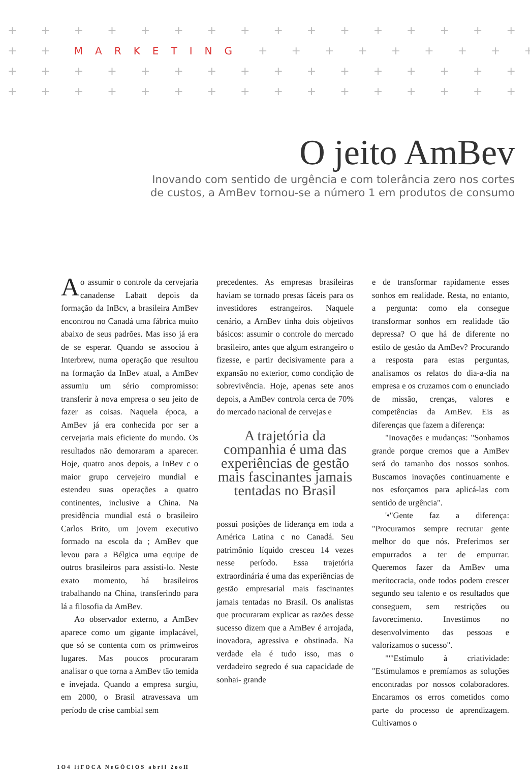+ + + + + + + + + + + + + + + + + + + + + + + + +
+ + MARKETING + + + + + + + + + + + + + +
+ + + + + + + + + + + + + + + + + + + + + + + + +
+ + + + + + + + + + + + + + + + + + + + + + + + +
O jeito AmBev
Inovando com sentido de urgência e com tolerância zero nos cortes
de custos, a AmBev tornou-se a número 1 em produtos de consumo
Ao assumir o controle da cervejaria canadense Labatt depois da formação da InBcv, a brasileira AmBev encontrou no Canadá uma fábrica muito abaixo de seus padrões. Mas isso já era de se esperar. Quando se associou à Interbrew, numa operação que resultou na formação da InBev atual, a AmBev assumiu um sério compromisso: transferir à nova empresa o seu jeito de fazer as coisas. Naquela época, a AmBev já era conhecida por ser a cervejaria mais eficiente do mundo. Os resultados não demoraram a aparecer. Hoje, quatro anos depois, a InBev c o maior grupo cervejeiro mundial e estendeu suas operações a quatro continentes, inclusive a China. Na presidência mundial está o brasileiro Carlos Brito, um jovem executivo formado na escola da ; AmBev que levou para a Bélgica uma equipe de outros brasileiros para assisti-lo. Neste exato momento, há brasileiros trabalhando na China, transferindo para lá a filosofia da AmBev.
Ao observador externo, a AmBev aparece como um gigante implacável, que só se contenta com os primweiros lugares. Mas poucos procuraram analisar o que torna a AmBev tão temida e invejada. Quando a empresa surgiu, em 2000, o Brasil atravessava um período de crise cambial sem
precedentes. As empresas brasileiras haviam se tornado presas fáceis para os investidores estrangeiros. Naquele cenário, a ArnBev tinha dois objetivos básicos: assumir o controle do mercado brasileiro, antes que algum estrangeiro o fizesse, e partir decisivamente para a expansão no exterior, como condição de sobrevivência. Hoje, apenas sete anos depois, a AmBev controla cerca de 70% do mercado nacional de cervejas e
A trajetória da companhia é uma das experiências de gestão mais fascinantes jamais tentadas no Brasil
possui posições de liderança em toda a América Latina c no Canadá. Seu patrimônio líquido cresceu 14 vezes nesse período. Essa trajetória extraordinária é uma das experiências de gestão empresarial mais fascinantes jamais tentadas no Brasil. Os analistas que procuraram explicar as razões desse sucesso dizem que a AmBev é arrojada, inovadora, agressiva e obstinada. Na verdade ela é tudo isso, mas o verdadeiro segredo é sua capacidade de sonhai- grande
e de transformar rapidamente esses sonhos em realidade. Resta, no entanto, a pergunta: como ela consegue transformar sonhos em realidade tão depressa? O que há de diferente no estilo de gestão da AmBev? Procurando a resposta para estas perguntas, analisamos os relatos do dia-a-dia na empresa e os cruzamos com o enunciado de missão, crenças, valores e competências da AmBev. Eis as diferenças que fazem a diferença:
"Inovações e mudanças: "Sonhamos grande porque cremos que a AmBev será do tamanho dos nossos sonhos. Buscamos inovações continuamente e nos esforçamos para aplicá-las com sentido de urgência".
'•"Gente faz a diferença: "Procuramos sempre recrutar gente melhor do que nós. Preferimos ser empurrados a ter de empurrar. Queremos fazer da AmBev uma merítocracia, onde todos podem crescer segundo seu talento e os resultados que conseguem, sem restrições ou favorecimento. Investimos no desenvolvimento das pessoas e valorizamos o sucesso".
""'Estímulo à criatividade: "Estimulamos e premíamos as soluções encontradas por nossos colaboradores. Encaramos os erros cometidos como parte do processo de aprendizagem. Cultivamos o
1O4 liFOCA NeGÓCiOS abril 2ooH